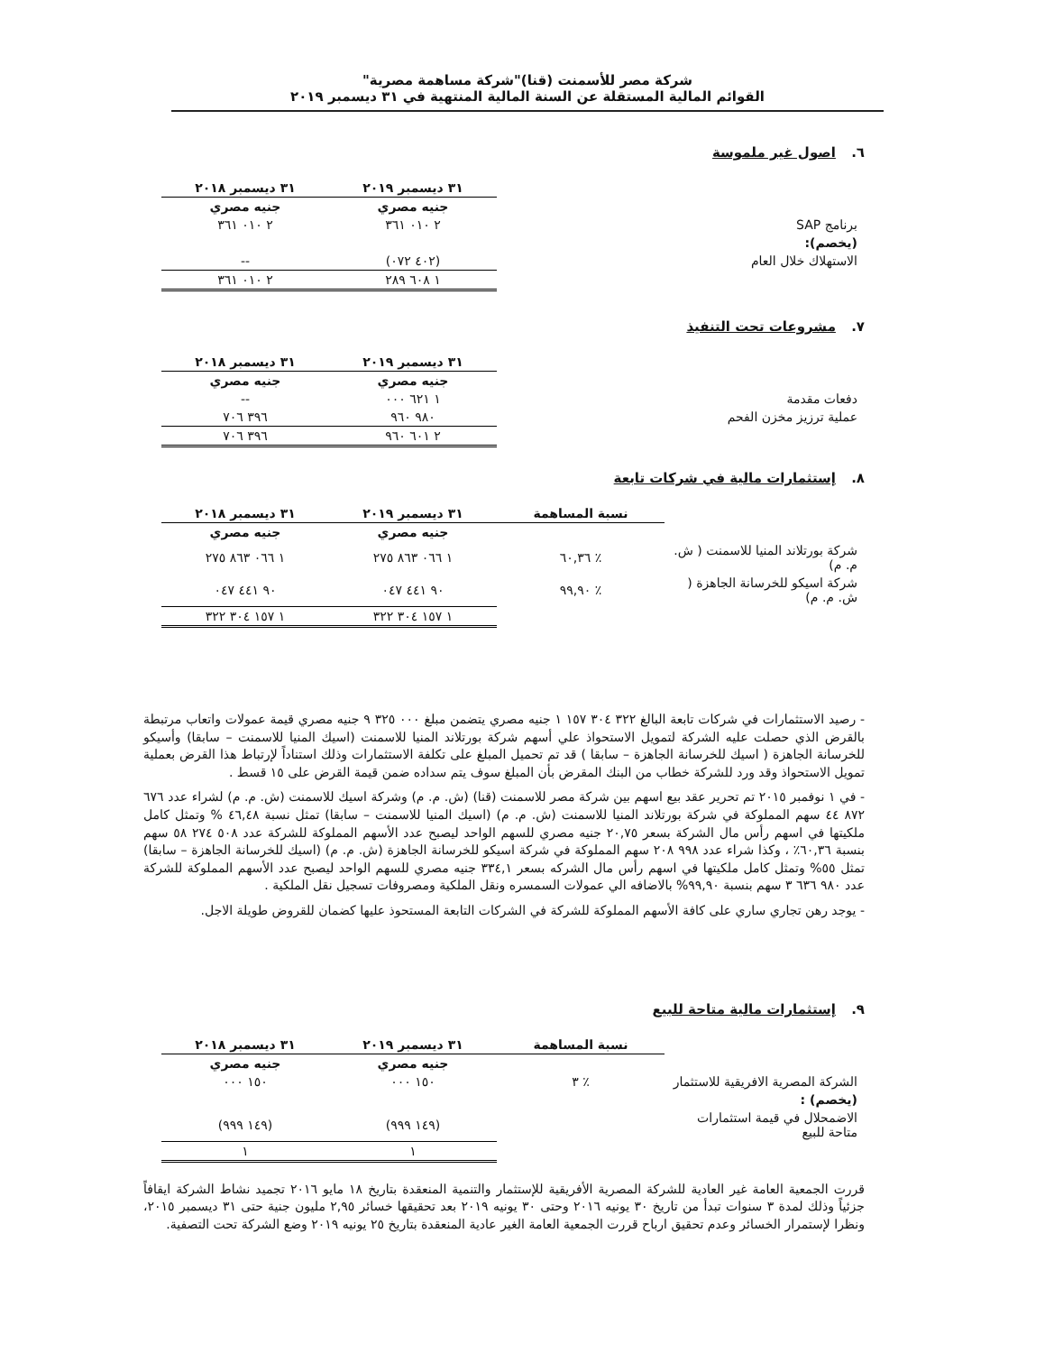شركة مصر للأسمنت (قنا)"شركة مساهمة مصرية"
القوائم المالية المستقلة عن السنة المالية المنتهية في ٣١ ديسمبر ٢٠١٩
٦. اصول غير ملموسة
| | ٣١ ديسمبر ٢٠١٩ | ٣١ ديسمبر ٢٠١٨ |
| | جنيه مصري | جنيه مصري |
| برنامج SAP | ٢ ٠١٠ ٣٦١ | ٢ ٠١٠ ٣٦١ |
| (يخصم): | | |
| الاستهلاك خلال العام | (٤٠٢ ٠٧٢) | -- |
| | ١ ٦٠٨ ٢٨٩ | ٢ ٠١٠ ٣٦١ |
٧. مشروعات تحت التنفيذ
| | ٣١ ديسمبر ٢٠١٩ | ٣١ ديسمبر ٢٠١٨ |
| | جنيه مصري | جنيه مصري |
| دفعات مقدمة | ١ ٦٢١ ٠٠٠ | -- |
| عملية ترزيز مخزن الفحم | ٩٨٠ ٩٦٠ | ٣٩٦ ٧٠٦ |
| | ٢ ٦٠١ ٩٦٠ | ٣٩٦ ٧٠٦ |
٨. إستثمارات مالية في شركات تابعة
| | نسبة المساهمة | ٣١ ديسمبر ٢٠١٩ | ٣١ ديسمبر ٢٠١٨ |
| | | جنيه مصري | جنيه مصري |
| شركة بورتلاند المنيا للاسمنت ( ش. م. م) | ٪ ٦٠,٣٦ | ١ ٠٦٦ ٨٦٣ ٢٧٥ | ١ ٠٦٦ ٨٦٣ ٢٧٥ |
| شركة اسيكو للخرسانة الجاهزة ( ش. م. م) | ٪ ٩٩,٩٠ | ٩٠ ٤٤١ ٠٤٧ | ٩٠ ٤٤١ ٠٤٧ |
| | | ١ ١٥٧ ٣٠٤ ٣٢٢ | ١ ١٥٧ ٣٠٤ ٣٢٢ |
- رصيد الاستثمارات في شركات تابعة البالغ ٣٢٢ ٣٠٤ ١٥٧ ١ جنيه مصري يتضمن مبلغ ٠٠٠ ٣٢٥ ٩ جنيه مصري قيمة عمولات واتعاب مرتبطة بالقرض الذي حصلت عليه الشركة لتمويل الاستحواذ علي أسهم شركة بورتلاند المنيا للاسمنت (اسيك المنيا للاسمنت – سابقا) وأسيكو للخرسانة الجاهزة ( اسيك للخرسانة الجاهزة – سابقا ) قد تم تحميل المبلغ على تكلفة الاستثمارات وذلك استناداً لإرتباط هذا القرض بعملية تمويل الاستحواذ وقد ورد للشركة خطاب من البنك المقرض بأن المبلغ سوف يتم سداده ضمن قيمة القرض على ١٥ قسط .
- في ١ نوفمبر ٢٠١٥ تم تحرير عقد بيع اسهم بين شركة مصر للاسمنت (قنا) (ش. م. م) وشركة اسيك للاسمنت (ش. م. م) لشراء عدد ٦٧٦ ٨٧٢ ٤٤ سهم المملوكة في شركة بورتلاند المنيا للاسمنت (ش. م. م) (اسيك المنيا للاسمنت – سابقا) تمثل نسبة ٤٦,٤٨ % وتمثل كامل ملكيتها في اسهم رأس مال الشركة بسعر ٢٠,٧٥ جنيه مصري للسهم الواحد ليصبح عدد الأسهم المملوكة للشركة عدد ٥٠٨ ٢٧٤ ٥٨ سهم بنسبة ٦٠,٣٦٪ ، وكذا شراء عدد ٩٩٨ ٢٠٨ سهم المملوكة في شركة اسيكو للخرسانة الجاهزة (ش. م. م) (اسيك للخرسانة الجاهزة – سابقا) تمثل ٥٥% وتمثل كامل ملكيتها في اسهم رأس مال الشركه بسعر ٣٣٤,١ جنيه مصري للسهم الواحد ليصبح عدد الأسهم المملوكة للشركة عدد ٩٨٠ ٦٣٦ ٣ سهم بنسبة ٩٩,٩٠% بالاضافه الي عمولات السمسره ونقل الملكية ومصروفات تسجيل نقل الملكية .
- يوجد رهن تجاري ساري على كافة الأسهم المملوكة للشركة في الشركات التابعة المستحوذ عليها كضمان للقروض طويلة الاجل.
٩. إستثمارات مالية متاحة للبيع
| | نسبة المساهمة | ٣١ ديسمبر ٢٠١٩ | ٣١ ديسمبر ٢٠١٨ |
| | | جنيه مصري | جنيه مصري |
| الشركة المصرية الافريقية للاستثمار | ٪ ٣ | ١٥٠ ٠٠٠ | ١٥٠ ٠٠٠ |
| (يخصم) : | | | |
| الاضمحلال في قيمة استثمارات متاحة للبيع | | (١٤٩ ٩٩٩) | (١٤٩ ٩٩٩) |
| | | ١ | ١ |
قررت الجمعية العامة غير العادية للشركة المصرية الأفريقية للإستثمار والتنمية المنعقدة بتاريخ ١٨ مايو ٢٠١٦ تجميد نشاط الشركة ايقافاً جزئياً وذلك لمدة ٣ سنوات تبدأ من تاريخ ٣٠ يونيه ٢٠١٦ وحتى ٣٠ يونيه ٢٠١٩ بعد تحقيقها خسائر ٢,٩٥ مليون جنية حتى ٣١ ديسمبر ٢٠١٥، ونظرا لإستمرار الخسائر وعدم تحقيق ارباح قررت الجمعية العامة الغير عادية المنعقدة بتاريخ ٢٥ يونيه ٢٠١٩ وضع الشركة تحت التصفية.